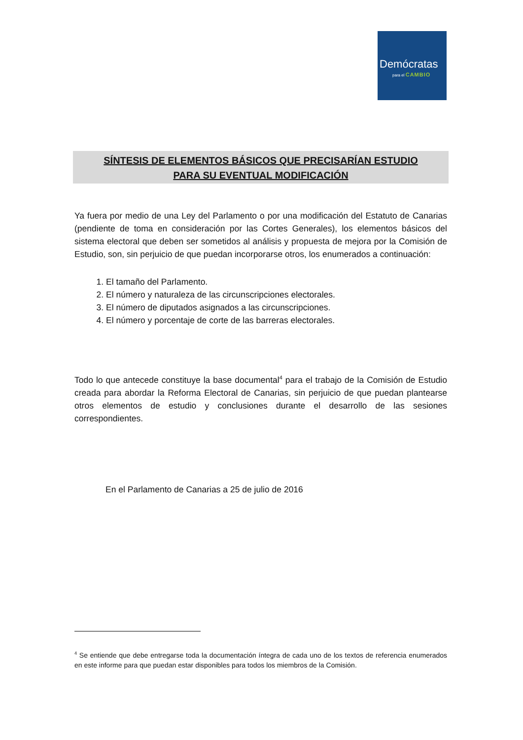Demócratas
para el CAMBIO
SÍNTESIS DE ELEMENTOS BÁSICOS QUE PRECISARÍAN ESTUDIO
PARA SU EVENTUAL MODIFICACIÓN
Ya fuera por medio de una Ley del Parlamento o por una modificación del Estatuto de Canarias (pendiente de toma en consideración por las Cortes Generales), los elementos básicos del sistema electoral que deben ser sometidos al análisis y propuesta de mejora por la Comisión de Estudio, son, sin perjuicio de que puedan incorporarse otros, los enumerados a continuación:
1. El tamaño del Parlamento.
2. El número y naturaleza de las circunscripciones electorales.
3. El número de diputados asignados a las circunscripciones.
4. El número y porcentaje de corte de las barreras electorales.
Todo lo que antecede constituye la base documental<sup>4</sup> para el trabajo de la Comisión de Estudio creada para abordar la Reforma Electoral de Canarias, sin perjuicio de que puedan plantearse otros elementos de estudio y conclusiones durante el desarrollo de las sesiones correspondientes.
En el Parlamento de Canarias a 25 de julio de 2016
<sup>4</sup> Se entiende que debe entregarse toda la documentación íntegra de cada uno de los textos de referencia enumerados en este informe para que puedan estar disponibles para todos los miembros de la Comisión.